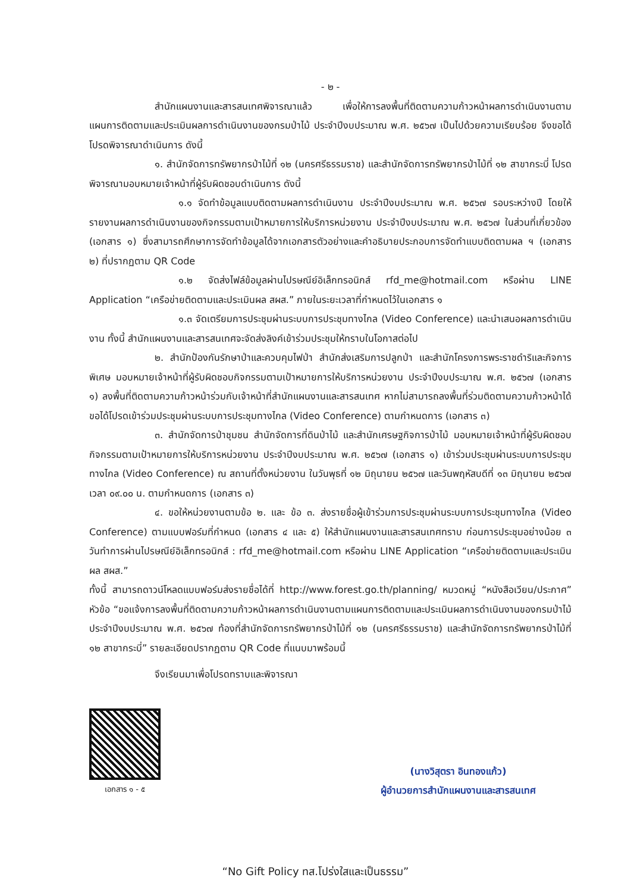- ๒ -
สำนักแผนงานและสารสนเทศพิจารณาแล้ว เพื่อให้การลงพื้นที่ติดตามความก้าวหน้าผลการดำเนินงานตามแผนการติดตามและประเมินผลการดำเนินงานของกรมป่าไม้ ประจำปีงบประมาณ พ.ศ. ๒๕๖๗ เป็นไปด้วยความเรียบร้อย จึงขอได้โปรดพิจารณาดำเนินการ ดังนี้
๑. สำนักจัดการทรัพยากรป่าไม้ที่ ๑๒ (นครศรีธรรมราช) และสำนักจัดการทรัพยากรป่าไม้ที่ ๑๒ สาขากระบี่ โปรดพิจารณามอบหมายเจ้าหน้าที่ผู้รับผิดชอบดำเนินการ ดังนี้
๑.๑ จัดทำข้อมูลแบบติดตามผลการดำเนินงาน ประจำปีงบประมาณ พ.ศ. ๒๕๖๗ รอบระหว่างปี โดยให้รายงานผลการดำเนินงานของกิจกรรมตามเป้าหมายการให้บริการหน่วยงาน ประจำปีงบประมาณ พ.ศ. ๒๕๖๗ ในส่วนที่เกี่ยวข้อง (เอกสาร ๑) ซึ่งสามารถศึกษาการจัดทำข้อมูลได้จากเอกสารตัวอย่างและคำอธิบายประกอบการจัดทำแบบติดตามผล ฯ (เอกสาร ๒) ที่ปรากฏตาม QR Code
๑.๒ จัดส่งไฟล์ข้อมูลผ่านไปรษณีย์อิเล็กทรอนิกส์ rfd_me@hotmail.com หรือผ่าน LINE Application “เครือข่ายติดตามและประเมินผล สผส.” ภายในระยะเวลาที่กำหนดไว้ในเอกสาร ๑
๑.๓ จัดเตรียมการประชุมผ่านระบบการประชุมทางไกล (Video Conference) และนำเสนอผลการดำเนินงาน ทั้งนี้ สำนักแผนงานและสารสนเทศจะจัดส่งลิงค์เข้าร่วมประชุมให้ทราบในโอกาสต่อไป
๒. สำนักป้องกันรักษาป่าและควบคุมไฟป่า สำนักส่งเสริมการปลูกป่า และสำนักโครงการพระราชดำริและกิจการพิเศษ มอบหมายเจ้าหน้าที่ผู้รับผิดชอบกิจกรรมตามเป้าหมายการให้บริการหน่วยงาน ประจำปีงบประมาณ พ.ศ. ๒๕๖๗ (เอกสาร ๑) ลงพื้นที่ติดตามความก้าวหน้าร่วมกับเจ้าหน้าที่สำนักแผนงานและสารสนเทศ หากไม่สามารถลงพื้นที่ร่วมติดตามความก้าวหน้าได้ ขอได้โปรดเข้าร่วมประชุมผ่านระบบการประชุมทางไกล (Video Conference) ตามกำหนดการ (เอกสาร ๓)
๓. สำนักจัดการป่าชุมชน สำนักจัดการที่ดินป่าไม้ และสำนักเศรษฐกิจการป่าไม้ มอบหมายเจ้าหน้าที่ผู้รับผิดชอบกิจกรรมตามเป้าหมายการให้บริการหน่วยงาน ประจำปีงบประมาณ พ.ศ. ๒๕๖๗ (เอกสาร ๑) เข้าร่วมประชุมผ่านระบบการประชุมทางไกล (Video Conference) ณ สถานที่ตั้งหน่วยงาน ในวันพุธที่ ๑๒ มิถุนายน ๒๕๖๗ และวันพฤหัสบดีที่ ๑๓ มิถุนายน ๒๕๖๗ เวลา ๐๙.๐๐ น. ตามกำหนดการ (เอกสาร ๓)
๔. ขอให้หน่วยงานตามข้อ ๒. และ ข้อ ๓. ส่งรายชื่อผู้เข้าร่วมการประชุมผ่านระบบการประชุมทางไกล (Video Conference) ตามแบบฟอร์มที่กำหนด (เอกสาร ๔ และ ๕) ให้สำนักแผนงานและสารสนเทศทราบ ก่อนการประชุมอย่างน้อย ๓ วันทำการผ่านไปรษณีย์อิเล็กทรอนิกส์ : rfd_me@hotmail.com หรือผ่าน LINE Application “เครือข่ายติดตามและประเมินผล สผส.”
ทั้งนี้ สามารถดาวน์โหลดแบบฟอร์มส่งรายชื่อได้ที่ http://www.forest.go.th/planning/ หมวดหมู่ “หนังสือเวียน/ประกาศ” หัวข้อ “ขอแจ้งการลงพื้นที่ติดตามความก้าวหน้าผลการดำเนินงานตามแผนการติดตามและประเมินผลการดำเนินงานของกรมป่าไม้ ประจำปีงบประมาณ พ.ศ. ๒๕๖๗ ท้องที่สำนักจัดการทรัพยากรป่าไม้ที่ ๑๒ (นครศรีธรรมราช) และสำนักจัดการทรัพยากรป่าไม้ที่ ๑๒ สาขากระบี่” รายละเอียดปรากฏตาม QR Code ที่แนบมาพร้อมนี้
จึงเรียนมาเพื่อโปรดทราบและพิจารณา
เอกสาร ๑ - ๕
(นางวิสุตรา อินทองแก้ว)
ผู้อำนวยการสำนักแผนงานและสารสนเทศ
“No Gift Policy ทส.โปร่งใสและเป็นธรรม”